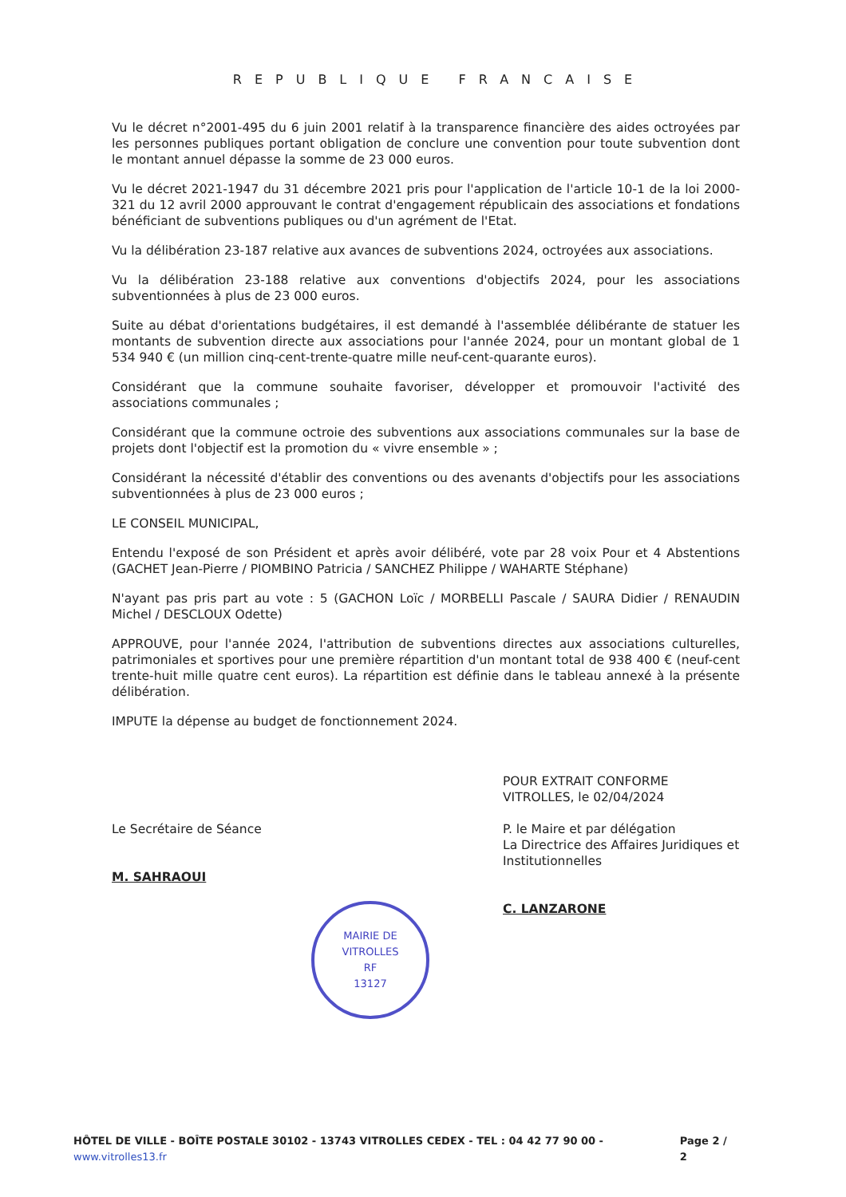REPUBLIQUE FRANCAISE
Vu le décret n°2001-495 du 6 juin 2001 relatif à la transparence financière des aides octroyées par les personnes publiques portant obligation de conclure une convention pour toute subvention dont le montant annuel dépasse la somme de 23 000 euros.
Vu le décret 2021-1947 du 31 décembre 2021 pris pour l'application de l'article 10-1 de la loi 2000-321 du 12 avril 2000 approuvant le contrat d'engagement républicain des associations et fondations bénéficiant de subventions publiques ou d'un agrément de l'Etat.
Vu la délibération 23-187 relative aux avances de subventions 2024, octroyées aux associations.
Vu la délibération 23-188 relative aux conventions d'objectifs 2024, pour les associations subventionnées à plus de 23 000 euros.
Suite au débat d'orientations budgétaires, il est demandé à l'assemblée délibérante de statuer les montants de subvention directe aux associations pour l'année 2024, pour un montant global de 1 534 940 € (un million cinq-cent-trente-quatre mille neuf-cent-quarante euros).
Considérant que la commune souhaite favoriser, développer et promouvoir l'activité des associations communales ;
Considérant que la commune octroie des subventions aux associations communales sur la base de projets dont l'objectif est la promotion du « vivre ensemble » ;
Considérant la nécessité d'établir des conventions ou des avenants d'objectifs pour les associations subventionnées à plus de 23 000 euros ;
LE CONSEIL MUNICIPAL,
Entendu l'exposé de son Président et après avoir délibéré, vote par 28 voix Pour et 4 Abstentions (GACHET Jean-Pierre / PIOMBINO Patricia / SANCHEZ Philippe / WAHARTE Stéphane)
N'ayant pas pris part au vote : 5 (GACHON Loïc / MORBELLI Pascale / SAURA Didier / RENAUDIN Michel / DESCLOUX Odette)
APPROUVE, pour l'année 2024, l'attribution de subventions directes aux associations culturelles, patrimoniales et sportives pour une première répartition d'un montant total de 938 400 € (neuf-cent trente-huit mille quatre cent euros). La répartition est définie dans le tableau annexé à la présente délibération.
IMPUTE la dépense au budget de fonctionnement 2024.
Le Secrétaire de Séance
M. SAHRAOUI
MAIRIE DE VITROLLES
RF
13127
POUR EXTRAIT CONFORME
VITROLLES, le 02/04/2024
P. le Maire et par délégation
La Directrice des Affaires Juridiques et Institutionnelles
C. LANZARONE
HÔTEL DE VILLE - BOÎTE POSTALE 30102 - 13743 VITROLLES CEDEX - TEL : 04 42 77 90 00 - www.vitrolles13.fr Page 2 / 2